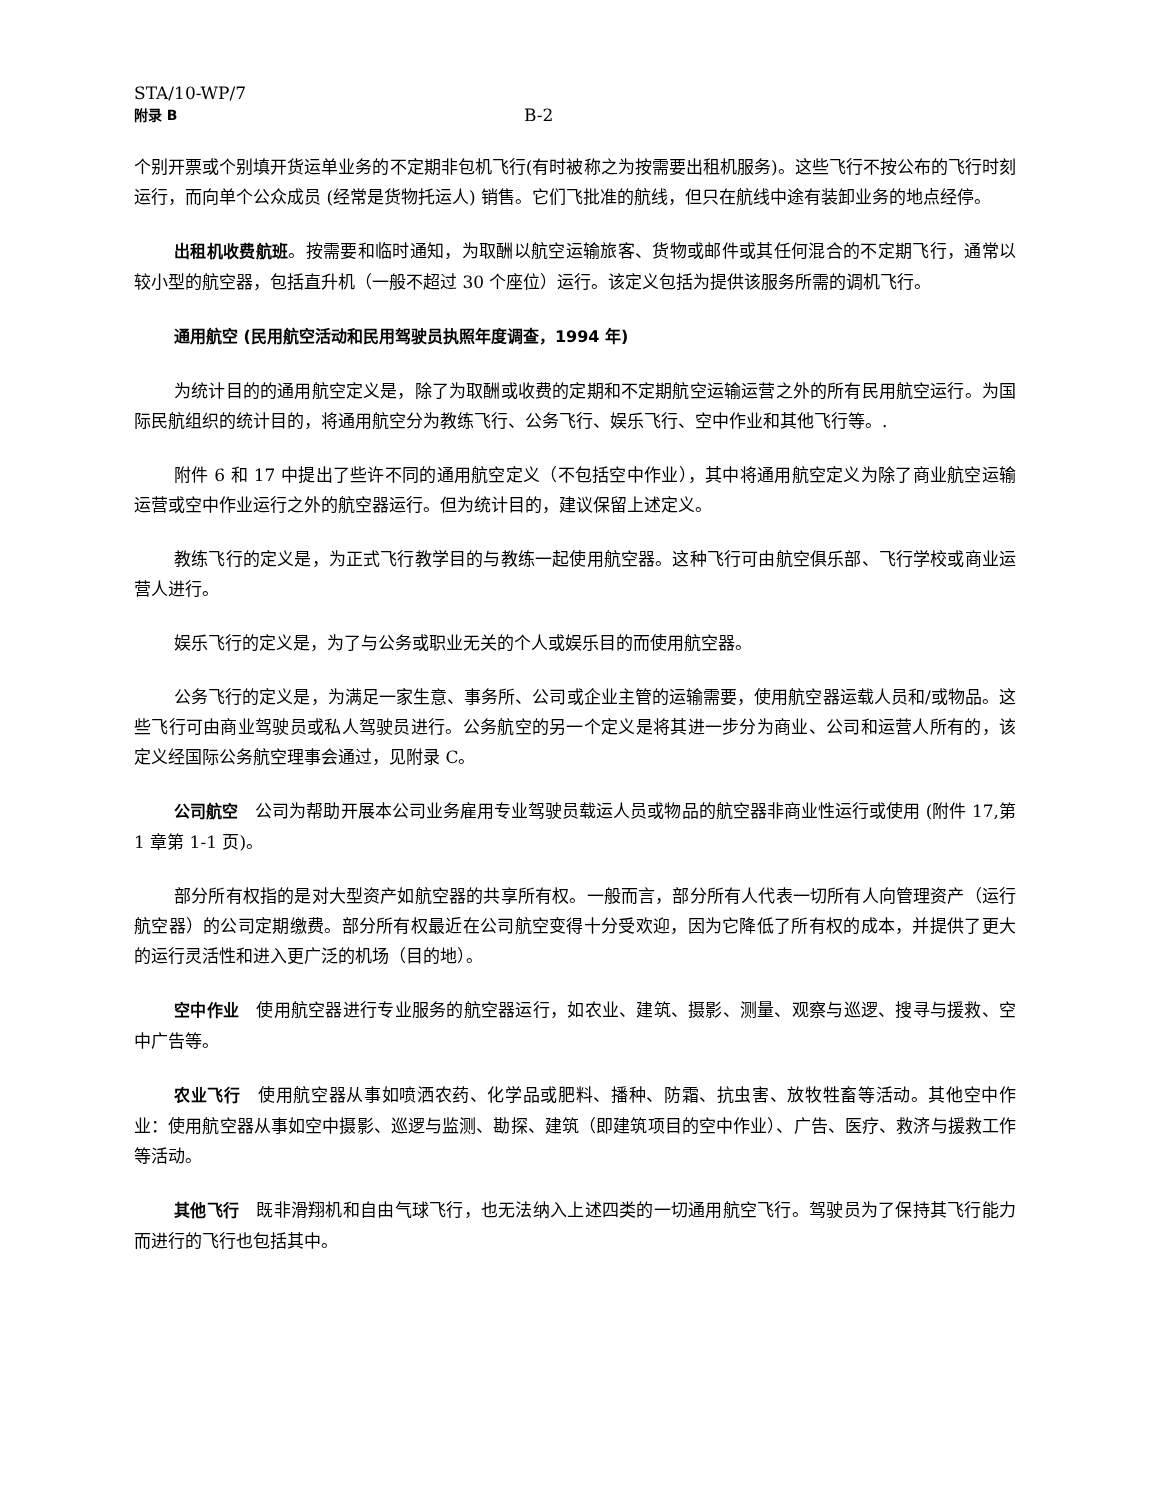STA/10-WP/7
附录 B B-2
个别开票或个别填开货运单业务的不定期非包机飞行(有时被称之为按需要出租机服务)。这些飞行不按公布的飞行时刻运行，而向单个公众成员 (经常是货物托运人) 销售。它们飞批准的航线，但只在航线中途有装卸业务的地点经停。
出租机收费航班。按需要和临时通知，为取酬以航空运输旅客、货物或邮件或其任何混合的不定期飞行，通常以较小型的航空器，包括直升机（一般不超过 30 个座位）运行。该定义包括为提供该服务所需的调机飞行。
通用航空 (民用航空活动和民用驾驶员执照年度调查，1994 年)
为统计目的的通用航空定义是，除了为取酬或收费的定期和不定期航空运输运营之外的所有民用航空运行。为国际民航组织的统计目的，将通用航空分为教练飞行、公务飞行、娱乐飞行、空中作业和其他飞行等。.
附件 6 和 17 中提出了些许不同的通用航空定义（不包括空中作业），其中将通用航空定义为除了商业航空运输运营或空中作业运行之外的航空器运行。但为统计目的，建议保留上述定义。
教练飞行的定义是，为正式飞行教学目的与教练一起使用航空器。这种飞行可由航空俱乐部、飞行学校或商业运营人进行。
娱乐飞行的定义是，为了与公务或职业无关的个人或娱乐目的而使用航空器。
公务飞行的定义是，为满足一家生意、事务所、公司或企业主管的运输需要，使用航空器运载人员和/或物品。这些飞行可由商业驾驶员或私人驾驶员进行。公务航空的另一个定义是将其进一步分为商业、公司和运营人所有的，该定义经国际公务航空理事会通过，见附录 C。
公司航空　公司为帮助开展本公司业务雇用专业驾驶员载运人员或物品的航空器非商业性运行或使用 (附件 17,第 1 章第 1-1 页)。
部分所有权指的是对大型资产如航空器的共享所有权。一般而言，部分所有人代表一切所有人向管理资产（运行航空器）的公司定期缴费。部分所有权最近在公司航空变得十分受欢迎，因为它降低了所有权的成本，并提供了更大的运行灵活性和进入更广泛的机场（目的地）。
空中作业　使用航空器进行专业服务的航空器运行，如农业、建筑、摄影、测量、观察与巡逻、搜寻与援救、空中广告等。
农业飞行　使用航空器从事如喷洒农药、化学品或肥料、播种、防霜、抗虫害、放牧牲畜等活动。其他空中作业：使用航空器从事如空中摄影、巡逻与监测、勘探、建筑（即建筑项目的空中作业）、广告、医疗、救济与援救工作等活动。
其他飞行　既非滑翔机和自由气球飞行，也无法纳入上述四类的一切通用航空飞行。驾驶员为了保持其飞行能力而进行的飞行也包括其中。